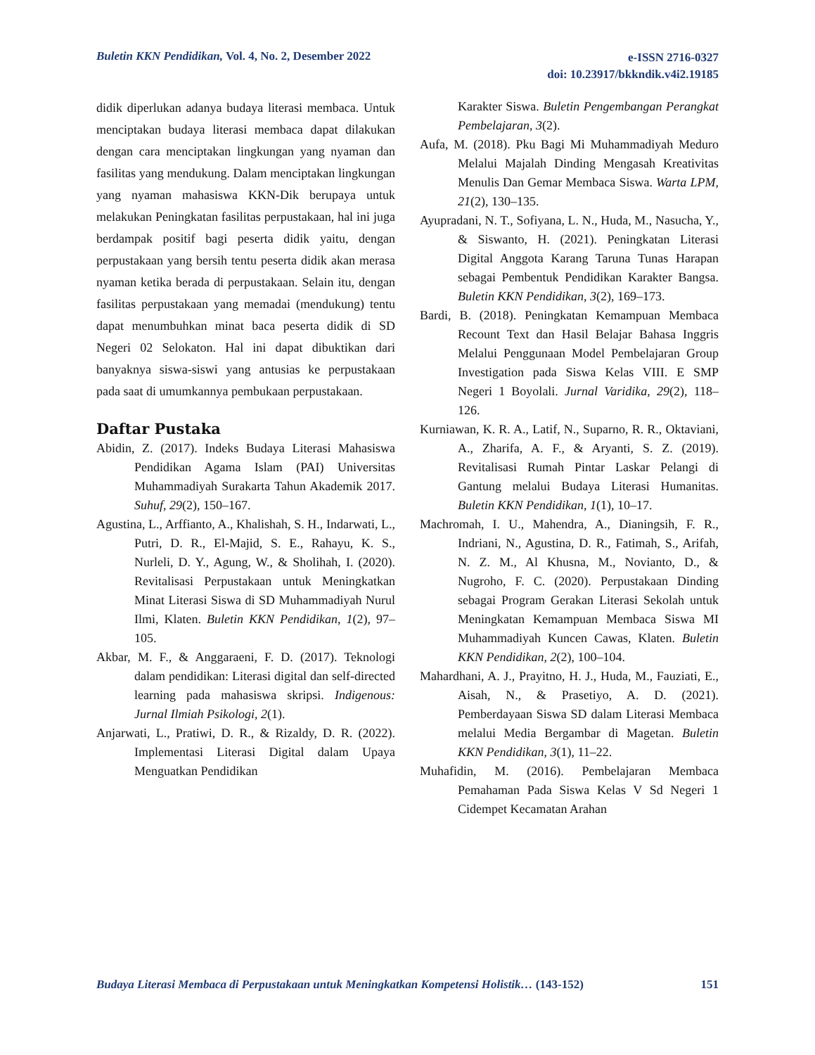Buletin KKN Pendidikan, Vol. 4, No. 2, Desember 2022
e-ISSN 2716-0327
doi: 10.23917/bkkndik.v4i2.19185
didik diperlukan adanya budaya literasi membaca. Untuk menciptakan budaya literasi membaca dapat dilakukan dengan cara menciptakan lingkungan yang nyaman dan fasilitas yang mendukung. Dalam menciptakan lingkungan yang nyaman mahasiswa KKN-Dik berupaya untuk melakukan Peningkatan fasilitas perpustakaan, hal ini juga berdampak positif bagi peserta didik yaitu, dengan perpustakaan yang bersih tentu peserta didik akan merasa nyaman ketika berada di perpustakaan. Selain itu, dengan fasilitas perpustakaan yang memadai (mendukung) tentu dapat menumbuhkan minat baca peserta didik di SD Negeri 02 Selokaton. Hal ini dapat dibuktikan dari banyaknya siswa-siswi yang antusias ke perpustakaan pada saat di umumkannya pembukaan perpustakaan.
Daftar Pustaka
Abidin, Z. (2017). Indeks Budaya Literasi Mahasiswa Pendidikan Agama Islam (PAI) Universitas Muhammadiyah Surakarta Tahun Akademik 2017. Suhuf, 29(2), 150–167.
Agustina, L., Arffianto, A., Khalishah, S. H., Indarwati, L., Putri, D. R., El-Majid, S. E., Rahayu, K. S., Nurleli, D. Y., Agung, W., & Sholihah, I. (2020). Revitalisasi Perpustakaan untuk Meningkatkan Minat Literasi Siswa di SD Muhammadiyah Nurul Ilmi, Klaten. Buletin KKN Pendidikan, 1(2), 97–105.
Akbar, M. F., & Anggaraeni, F. D. (2017). Teknologi dalam pendidikan: Literasi digital dan self-directed learning pada mahasiswa skripsi. Indigenous: Jurnal Ilmiah Psikologi, 2(1).
Anjarwati, L., Pratiwi, D. R., & Rizaldy, D. R. (2022). Implementasi Literasi Digital dalam Upaya Menguatkan Pendidikan
Karakter Siswa. Buletin Pengembangan Perangkat Pembelajaran, 3(2).
Aufa, M. (2018). Pku Bagi Mi Muhammadiyah Meduro Melalui Majalah Dinding Mengasah Kreativitas Menulis Dan Gemar Membaca Siswa. Warta LPM, 21(2), 130–135.
Ayupradani, N. T., Sofiyana, L. N., Huda, M., Nasucha, Y., & Siswanto, H. (2021). Peningkatan Literasi Digital Anggota Karang Taruna Tunas Harapan sebagai Pembentuk Pendidikan Karakter Bangsa. Buletin KKN Pendidikan, 3(2), 169–173.
Bardi, B. (2018). Peningkatan Kemampuan Membaca Recount Text dan Hasil Belajar Bahasa Inggris Melalui Penggunaan Model Pembelajaran Group Investigation pada Siswa Kelas VIII. E SMP Negeri 1 Boyolali. Jurnal Varidika, 29(2), 118–126.
Kurniawan, K. R. A., Latif, N., Suparno, R. R., Oktaviani, A., Zharifa, A. F., & Aryanti, S. Z. (2019). Revitalisasi Rumah Pintar Laskar Pelangi di Gantung melalui Budaya Literasi Humanitas. Buletin KKN Pendidikan, 1(1), 10–17.
Machromah, I. U., Mahendra, A., Dianingsih, F. R., Indriani, N., Agustina, D. R., Fatimah, S., Arifah, N. Z. M., Al Khusna, M., Novianto, D., & Nugroho, F. C. (2020). Perpustakaan Dinding sebagai Program Gerakan Literasi Sekolah untuk Meningkatan Kemampuan Membaca Siswa MI Muhammadiyah Kuncen Cawas, Klaten. Buletin KKN Pendidikan, 2(2), 100–104.
Mahardhani, A. J., Prayitno, H. J., Huda, M., Fauziati, E., Aisah, N., & Prasetiyo, A. D. (2021). Pemberdayaan Siswa SD dalam Literasi Membaca melalui Media Bergambar di Magetan. Buletin KKN Pendidikan, 3(1), 11–22.
Muhafidin, M. (2016). Pembelajaran Membaca Pemahaman Pada Siswa Kelas V Sd Negeri 1 Cidempet Kecamatan Arahan
Budaya Literasi Membaca di Perpustakaan untuk Meningkatkan Kompetensi Holistik… (143-152)
151